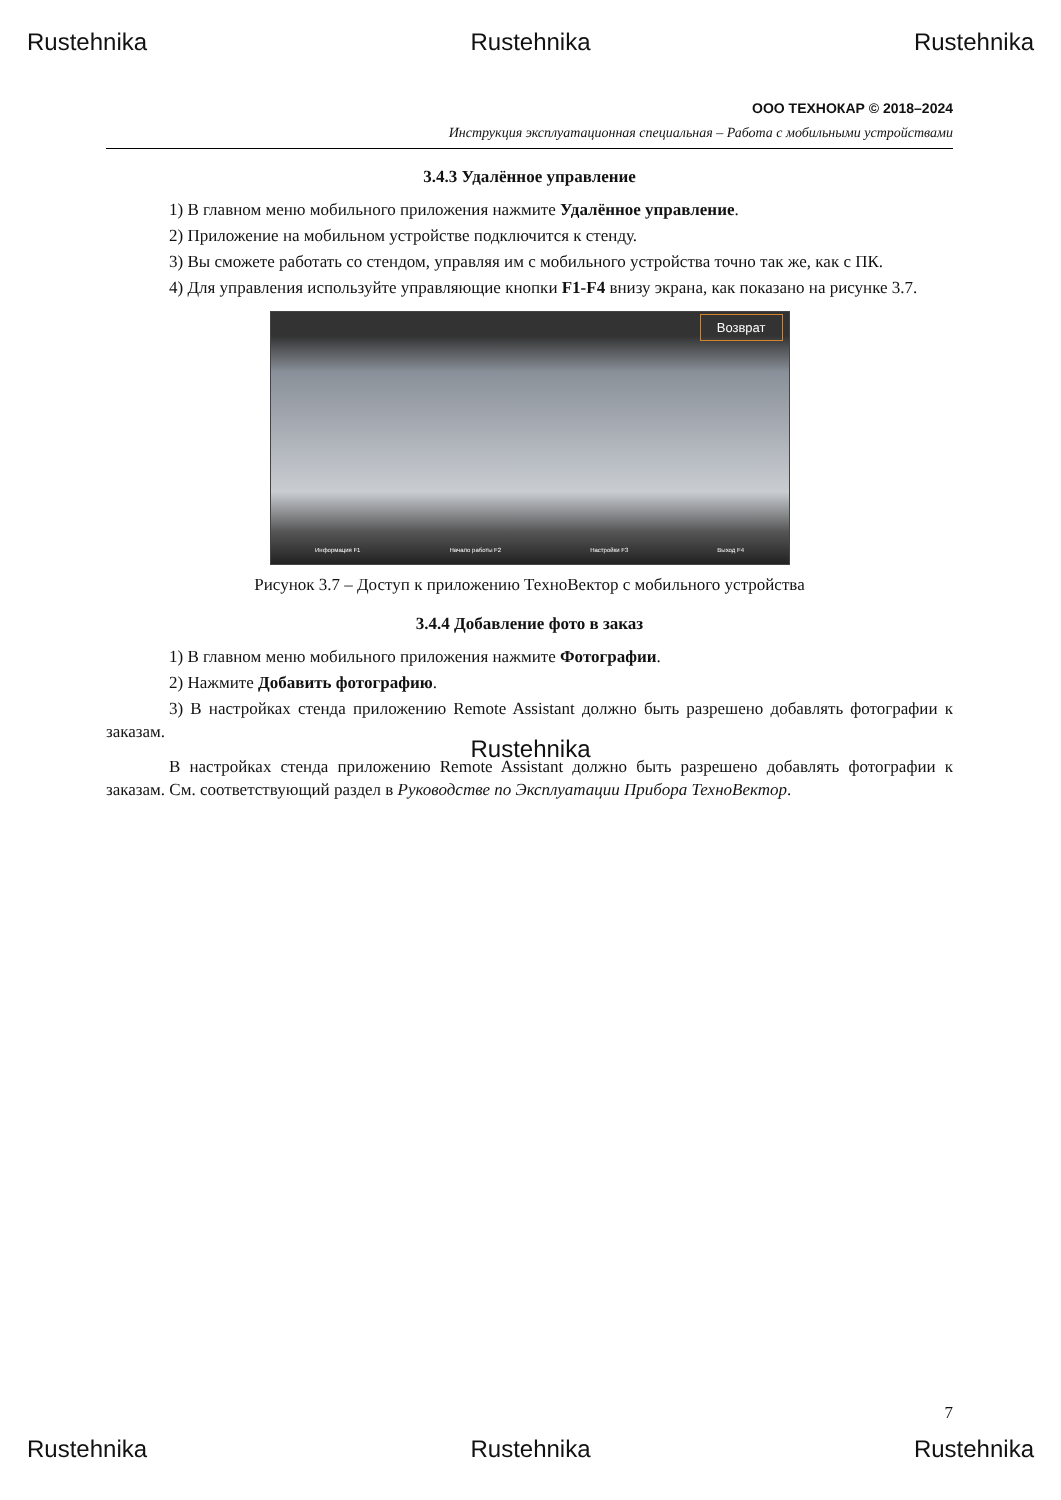Rustehnika Rustehnika Rustehnika
ООО ТЕХНОКАР © 2018–2024
Инструкция эксплуатационная специальная – Работа с мобильными устройствами
3.4.3 Удалённое управление
1) В главном меню мобильного приложения нажмите Удалённое управление.
2) Приложение на мобильном устройстве подключится к стенду.
3) Вы сможете работать со стендом, управляя им с мобильного устройства точно так же, как с ПК.
4) Для управления используйте управляющие кнопки F1-F4 внизу экрана, как показано на рисунке 3.7.
Возврат
Информация F1 Начало работы F2 Настройки F3 Выход F4
Рисунок 3.7 – Доступ к приложению ТехноВектор с мобильного устройства
3.4.4 Добавление фото в заказ
1) В главном меню мобильного приложения нажмите Фотографии.
2) Нажмите Добавить фотографию.
3) В настройках стенда приложению Remote Assistant должно быть разрешено добавлять фотографии к заказам.
В настройках стенда приложению Remote Assistant должно быть разрешено добавлять фотографии к заказам. См. соответствующий раздел в Руководстве по Эксплуатации Прибора ТехноВектор.
7
Rustehnika Rustehnika Rustehnika
Rustehnika